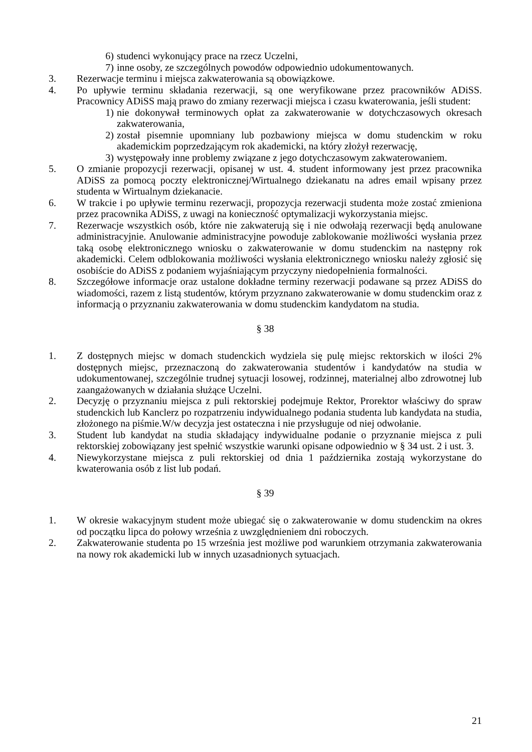6) studenci wykonujący prace na rzecz Uczelni,
7) inne osoby, ze szczególnych powodów odpowiednio udokumentowanych.
3. Rezerwacje terminu i miejsca zakwaterowania są obowiązkowe.
4. Po upływie terminu składania rezerwacji, są one weryfikowane przez pracowników ADiSS. Pracownicy ADiSS mają prawo do zmiany rezerwacji miejsca i czasu kwaterowania, jeśli student:
1) nie dokonywał terminowych opłat za zakwaterowanie w dotychczasowych okresach zakwaterowania,
2) został pisemnie upomniany lub pozbawiony miejsca w domu studenckim w roku akademickim poprzedzającym rok akademicki, na który złożył rezerwację,
3) występowały inne problemy związane z jego dotychczasowym zakwaterowaniem.
5. O zmianie propozycji rezerwacji, opisanej w ust. 4. student informowany jest przez pracownika ADiSS za pomocą poczty elektronicznej/Wirtualnego dziekanatu na adres email wpisany przez studenta w Wirtualnym dziekanacie.
6. W trakcie i po upływie terminu rezerwacji, propozycja rezerwacji studenta może zostać zmieniona przez pracownika ADiSS, z uwagi na konieczność optymalizacji wykorzystania miejsc.
7. Rezerwacje wszystkich osób, które nie zakwaterują się i nie odwołają rezerwacji będą anulowane administracyjnie. Anulowanie administracyjne powoduje zablokowanie możliwości wysłania przez taką osobę elektronicznego wniosku o zakwaterowanie w domu studenckim na następny rok akademicki. Celem odblokowania możliwości wysłania elektronicznego wniosku należy zgłosić się osobiście do ADiSS z podaniem wyjaśniającym przyczyny niedopełnienia formalności.
8. Szczegółowe informacje oraz ustalone dokładne terminy rezerwacji podawane są przez ADiSS do wiadomości, razem z listą studentów, którym przyznano zakwaterowanie w domu studenckim oraz z informacją o przyznaniu zakwaterowania w domu studenckim kandydatom na studia.
§ 38
1. Z dostępnych miejsc w domach studenckich wydziela się pulę miejsc rektorskich w ilości 2% dostępnych miejsc, przeznaczoną do zakwaterowania studentów i kandydatów na studia w udokumentowanej, szczególnie trudnej sytuacji losowej, rodzinnej, materialnej albo zdrowotnej lub zaangażowanych w działania służące Uczelni.
2. Decyzję o przyznaniu miejsca z puli rektorskiej podejmuje Rektor, Prorektor właściwy do spraw studenckich lub Kanclerz po rozpatrzeniu indywidualnego podania studenta lub kandydata na studia, złożonego na piśmie.W/w decyzja jest ostateczna i nie przysługuje od niej odwołanie.
3. Student lub kandydat na studia składający indywidualne podanie o przyznanie miejsca z puli rektorskiej zobowiązany jest spełnić wszystkie warunki opisane odpowiednio w § 34 ust. 2 i ust. 3.
4. Niewykorzystane miejsca z puli rektorskiej od dnia 1 października zostają wykorzystane do kwaterowania osób z list lub podań.
§ 39
1. W okresie wakacyjnym student może ubiegać się o zakwaterowanie w domu studenckim na okres od początku lipca do połowy września z uwzględnieniem dni roboczych.
2. Zakwaterowanie studenta po 15 września jest możliwe pod warunkiem otrzymania zakwaterowania na nowy rok akademicki lub w innych uzasadnionych sytuacjach.
21